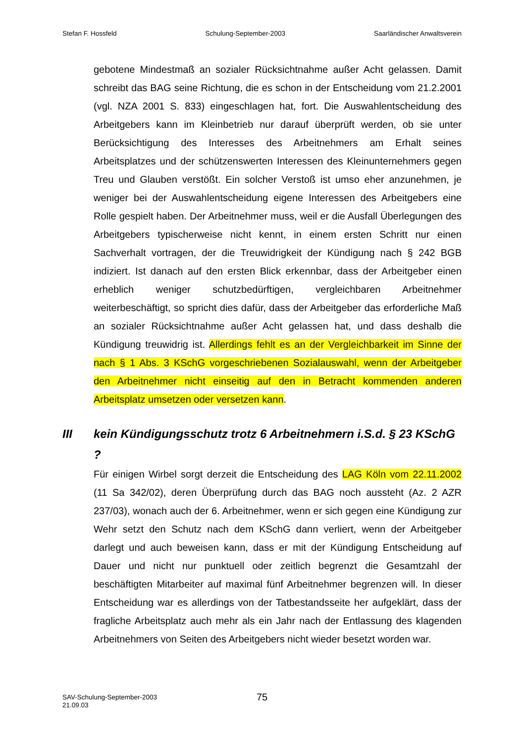Stefan F. Hossfeld Schulung-September-2003 Saarländischer Anwaltsverein
gebotene Mindestmaß an sozialer Rücksichtnahme außer Acht gelassen. Damit schreibt das BAG seine Richtung, die es schon in der Entscheidung vom 21.2.2001 (vgl. NZA 2001 S. 833) eingeschlagen hat, fort. Die Auswahlentscheidung des Arbeitgebers kann im Kleinbetrieb nur darauf überprüft werden, ob sie unter Berücksichtigung des Interesses des Arbeitnehmers am Erhalt seines Arbeitsplatzes und der schützenswerten Interessen des Kleinunternehmers gegen Treu und Glauben verstößt. Ein solcher Verstoß ist umso eher anzunehmen, je weniger bei der Auswahlentscheidung eigene Interessen des Arbeitgebers eine Rolle gespielt haben. Der Arbeitnehmer muss, weil er die Ausfall Überlegungen des Arbeitgebers typischerweise nicht kennt, in einem ersten Schritt nur einen Sachverhalt vortragen, der die Treuwidrigkeit der Kündigung nach § 242 BGB indiziert. Ist danach auf den ersten Blick erkennbar, dass der Arbeitgeber einen erheblich weniger schutzbedürftigen, vergleichbaren Arbeitnehmer weiterbeschäftigt, so spricht dies dafür, dass der Arbeitgeber das erforderliche Maß an sozialer Rücksichtnahme außer Acht gelassen hat, und dass deshalb die Kündigung treuwidrig ist. Allerdings fehlt es an der Vergleichbarkeit im Sinne der nach § 1 Abs. 3 KSchG vorgeschriebenen Sozialauswahl, wenn der Arbeitgeber den Arbeitnehmer nicht einseitig auf den in Betracht kommenden anderen Arbeitsplatz umsetzen oder versetzen kann.
III kein Kündigungsschutz trotz 6 Arbeitnehmern i.S.d. § 23 KSchG ?
Für einigen Wirbel sorgt derzeit die Entscheidung des LAG Köln vom 22.11.2002 (11 Sa 342/02), deren Überprüfung durch das BAG noch aussteht (Az. 2 AZR 237/03), wonach auch der 6. Arbeitnehmer, wenn er sich gegen eine Kündigung zur Wehr setzt den Schutz nach dem KSchG dann verliert, wenn der Arbeitgeber darlegt und auch beweisen kann, dass er mit der Kündigung Entscheidung auf Dauer und nicht nur punktuell oder zeitlich begrenzt die Gesamtzahl der beschäftigten Mitarbeiter auf maximal fünf Arbeitnehmer begrenzen will. In dieser Entscheidung war es allerdings von der Tatbestandsseite her aufgeklärt, dass der fragliche Arbeitsplatz auch mehr als ein Jahr nach der Entlassung des klagenden Arbeitnehmers von Seiten des Arbeitgebers nicht wieder besetzt worden war.
SAV-Schulung-September-2003
21.09.03
75